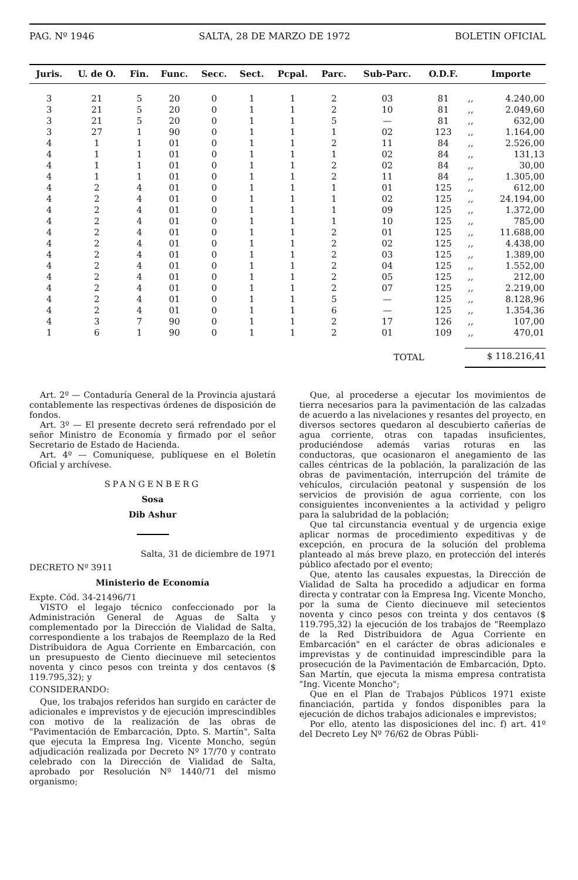PAG. Nº 1946 SALTA, 28 DE MARZO DE 1972 BOLETIN OFICIAL
| Juris. | U. de O. | Fin. | Func. | Secc. | Sect. | Pcpal. | Parc. | Sub-Parc. | O.D.F. | | Importe |
| --- | --- | --- | --- | --- | --- | --- | --- | --- | --- | --- | --- |
| 3 | 21 | 5 | 20 | 0 | 1 | 1 | 2 | 03 | 81 | ,, | 4.240,00 |
| 3 | 21 | 5 | 20 | 0 | 1 | 1 | 2 | 10 | 81 | ,, | 2.049,60 |
| 3 | 21 | 5 | 20 | 0 | 1 | 1 | 5 | — | 81 | ,, | 632,00 |
| 3 | 27 | 1 | 90 | 0 | 1 | 1 | 1 | 02 | 123 | ,, | 1.164,00 |
| 4 | 1 | 1 | 01 | 0 | 1 | 1 | 2 | 11 | 84 | ,, | 2.526,00 |
| 4 | 1 | 1 | 01 | 0 | 1 | 1 | 1 | 02 | 84 | ,, | 131,13 |
| 4 | 1 | 1 | 01 | 0 | 1 | 1 | 2 | 02 | 84 | ,, | 30,00 |
| 4 | 1 | 1 | 01 | 0 | 1 | 1 | 2 | 11 | 84 | ,, | 1.305,00 |
| 4 | 2 | 4 | 01 | 0 | 1 | 1 | 1 | 01 | 125 | ,, | 612,00 |
| 4 | 2 | 4 | 01 | 0 | 1 | 1 | 1 | 02 | 125 | ,, | 24.194,00 |
| 4 | 2 | 4 | 01 | 0 | 1 | 1 | 1 | 09 | 125 | ,, | 1.372,00 |
| 4 | 2 | 4 | 01 | 0 | 1 | 1 | 1 | 10 | 125 | ,, | 785,00 |
| 4 | 2 | 4 | 01 | 0 | 1 | 1 | 2 | 01 | 125 | ,, | 11.688,00 |
| 4 | 2 | 4 | 01 | 0 | 1 | 1 | 2 | 02 | 125 | ,, | 4.438,00 |
| 4 | 2 | 4 | 01 | 0 | 1 | 1 | 2 | 03 | 125 | ,, | 1.389,00 |
| 4 | 2 | 4 | 01 | 0 | 1 | 1 | 2 | 04 | 125 | ,, | 1.552,00 |
| 4 | 2 | 4 | 01 | 0 | 1 | 1 | 2 | 05 | 125 | ,, | 212,00 |
| 4 | 2 | 4 | 01 | 0 | 1 | 1 | 2 | 07 | 125 | ,, | 2.219,00 |
| 4 | 2 | 4 | 01 | 0 | 1 | 1 | 5 | — | 125 | ,, | 8.128,96 |
| 4 | 2 | 4 | 01 | 0 | 1 | 1 | 6 | — | 125 | ,, | 1.354,36 |
| 4 | 3 | 7 | 90 | 0 | 1 | 1 | 2 | 17 | 126 | ,, | 107,00 |
| 1 | 6 | 1 | 90 | 0 | 1 | 1 | 2 | 01 | 109 | ,, | 470,01 |
| | | | | | | | | TOTAL | | $ 118.216,41 | |
Art. 2º — Contaduría General de la Provincia ajustará contablemente las respectivas órdenes de disposición de fondos.
Art. 3º — El presente decreto será refrendado por el señor Ministro de Economía y firmado por el señor Secretario de Estado de Hacienda.
Art. 4º — Comuníquese, publíquese en el Boletín Oficial y archívese.
SPANGENBERG
Sosa
Dib Ashur
Salta, 31 de diciembre de 1971
DECRETO Nº 3911
Ministerio de Economía
Expte. Cód. 34-21496/71
VISTO el legajo técnico confeccionado por la Administración General de Aguas de Salta y complementado por la Dirección de Vialidad de Salta, correspondiente a los trabajos de Reemplazo de la Red Distribuidora de Agua Corriente en Embarcación, con un presupuesto de Ciento diecinueve mil setecientos noventa y cinco pesos con treinta y dos centavos ($ 119.795,32); y
CONSIDERANDO:
Que, los trabajos referidos han surgido en carácter de adicionales e imprevistos y de ejecución imprescindibles con motivo de la realización de las obras de "Pavimentación de Embarcación, Dpto. S. Martín", Salta que ejecuta la Empresa Ing. Vicente Moncho, según adjudicación realizada por Decreto Nº 17/70 y contrato celebrado con la Dirección de Vialidad de Salta, aprobado por Resolución Nº 1440/71 del mismo organismo;
Que, al procederse a ejecutar los movimientos de tierra necesarios para la pavimentación de las calzadas de acuerdo a las nivelaciones y resantes del proyecto, en diversos sectores quedaron al descubierto cañerías de agua corriente, otras con tapadas insuficientes, produciéndose además varias roturas en las conductoras, que ocasionaron el anegamiento de las calles céntricas de la población, la paralización de las obras de pavimentación, interrupción del trámite de vehículos, circulación peatonal y suspensión de los servicios de provisión de agua corriente, con los consiguientes inconvenientes a la actividad y peligro para la salubridad de la población;
Que tal circunstancia eventual y de urgencia exige aplicar normas de procedimiento expeditivas y de excepción, en procura de la solución del problema planteado al más breve plazo, en protección del interés público afectado por el evento;
Que, atento las causales expuestas, la Dirección de Vialidad de Salta ha procedido a adjudicar en forma directa y contratar con la Empresa Ing. Vicente Moncho, por la suma de Ciento diecinueve mil setecientos noventa y cinco pesos con treinta y dos centavos ($ 119.795,32) la ejecución de los trabajos de "Reemplazo de la Red Distribuidora de Agua Corriente en Embarcación" en el carácter de obras adicionales e imprevistas y de continuidad imprescindible para la prosecución de la Pavimentación de Embarcación, Dpto. San Martín, que ejecuta la misma empresa contratista "Ing. Vicente Moncho";
Que en el Plan de Trabajos Públicos 1971 existe financiación, partida y fondos disponibles para la ejecución de dichos trabajos adicionales e imprevistos;
Por ello, atento las disposiciones del inc. f) art. 41º del Decreto Ley Nº 76/62 de Obras Públi-